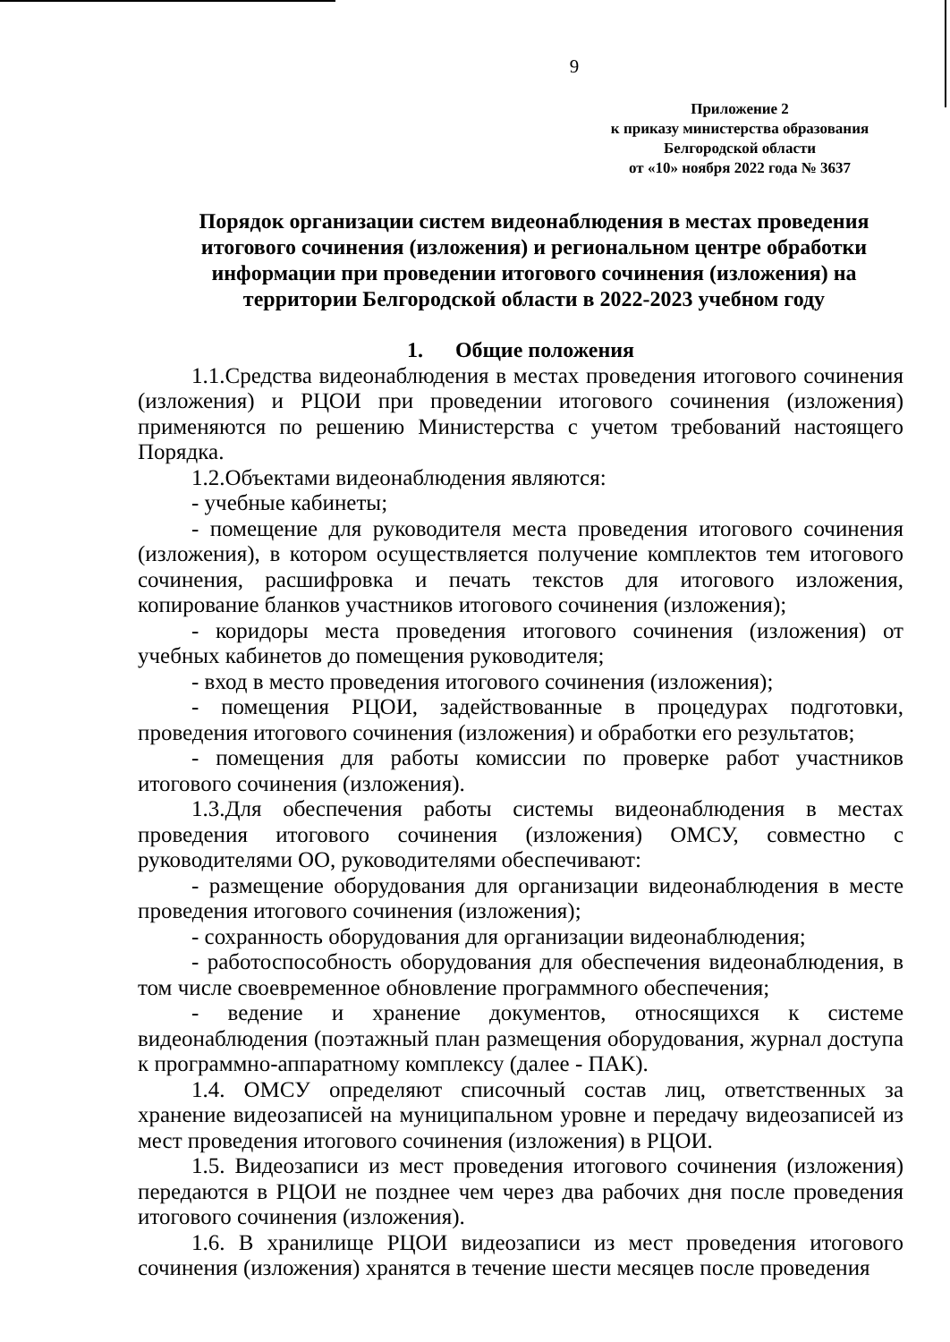9
Приложение 2
к приказу министерства образования
Белгородской области
от «10» ноября 2022 года № 3637
Порядок организации систем видеонаблюдения в местах проведения итогового сочинения (изложения) и региональном центре обработки информации при проведении итогового сочинения (изложения) на территории Белгородской области в 2022-2023 учебном году
1. Общие положения
1.1.Средства видеонаблюдения в местах проведения итогового сочинения (изложения) и РЦОИ при проведении итогового сочинения (изложения) применяются по решению Министерства с учетом требований настоящего Порядка.
1.2.Объектами видеонаблюдения являются:
- учебные кабинеты;
- помещение для руководителя места проведения итогового сочинения (изложения), в котором осуществляется получение комплектов тем итогового сочинения, расшифровка и печать текстов для итогового изложения, копирование бланков участников итогового сочинения (изложения);
- коридоры места проведения итогового сочинения (изложения) от учебных кабинетов до помещения руководителя;
- вход в место проведения итогового сочинения (изложения);
- помещения РЦОИ, задействованные в процедурах подготовки, проведения итогового сочинения (изложения) и обработки его результатов;
- помещения для работы комиссии по проверке работ участников итогового сочинения (изложения).
1.3.Для обеспечения работы системы видеонаблюдения в местах проведения итогового сочинения (изложения) ОМСУ, совместно с руководителями ОО, руководителями обеспечивают:
- размещение оборудования для организации видеонаблюдения в месте проведения итогового сочинения (изложения);
- сохранность оборудования для организации видеонаблюдения;
- работоспособность оборудования для обеспечения видеонаблюдения, в том числе своевременное обновление программного обеспечения;
- ведение и хранение документов, относящихся к системе видеонаблюдения (поэтажный план размещения оборудования, журнал доступа к программно-аппаратному комплексу (далее - ПАК).
1.4. ОМСУ определяют списочный состав лиц, ответственных за хранение видеозаписей на муниципальном уровне и передачу видеозаписей из мест проведения итогового сочинения (изложения) в РЦОИ.
1.5. Видеозаписи из мест проведения итогового сочинения (изложения) передаются в РЦОИ не позднее чем через два рабочих дня после проведения итогового сочинения (изложения).
1.6. В хранилище РЦОИ видеозаписи из мест проведения итогового сочинения (изложения) хранятся в течение шести месяцев после проведения